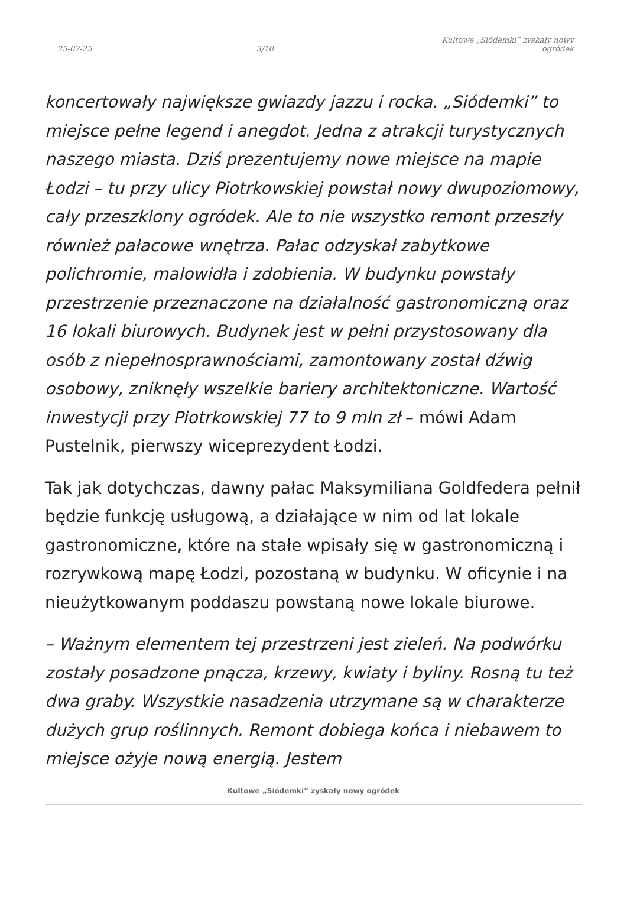25-02-25 3/10 Kultowe „Siódemki” zyskały nowy ogródek
koncertowały największe gwiazdy jazzu i rocka. „Siódemki” to miejsce pełne legend i anegdot. Jedna z atrakcji turystycznych naszego miasta. Dziś prezentujemy nowe miejsce na mapie Łodzi – tu przy ulicy Piotrkowskiej powstał nowy dwupoziomowy, cały przeszklony ogródek. Ale to nie wszystko remont przeszły również pałacowe wnętrza. Pałac odzyskał zabytkowe polichromie, malowidła i zdobienia. W budynku powstały przestrzenie przeznaczone na działalność gastronomiczną oraz 16 lokali biurowych. Budynek jest w pełni przystosowany dla osób z niepełnosprawnościami, zamontowany został dźwig osobowy, zniknęły wszelkie bariery architektoniczne. Wartość inwestycji przy Piotrkowskiej 77 to 9 mln zł – mówi Adam Pustelnik, pierwszy wiceprezydent Łodzi.
Tak jak dotychczas, dawny pałac Maksymiliana Goldfedera pełnił będzie funkcję usługową, a działające w nim od lat lokale gastronomiczne, które na stałe wpisały się w gastronomiczną i rozrywkową mapę Łodzi, pozostaną w budynku. W oficynie i na nieużytkowanym poddaszu powstaną nowe lokale biurowe.
– Ważnym elementem tej przestrzeni jest zieleń. Na podwórku zostały posadzone pnącza, krzewy, kwiaty i byliny. Rosną tu też dwa graby. Wszystkie nasadzenia utrzymane są w charakterze dużych grup roślinnych. Remont dobiega końca i niebawem to miejsce ożyje nową energią. Jestem
Kultowe „Siódemki” zyskały nowy ogródek